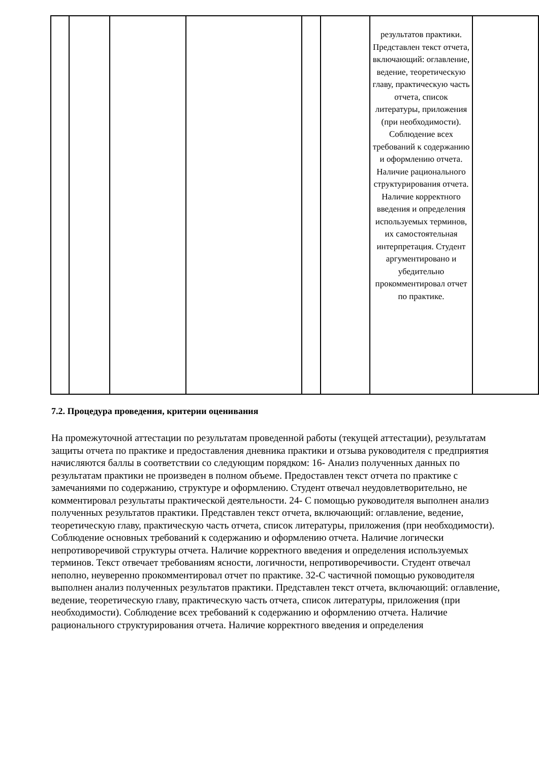| | | | | | | результатов практики. Представлен текст отчета, включающий: оглавление, ведение, теоретическую главу, практическую часть отчета, список литературы, приложения (при необходимости). Соблюдение всех требований к содержанию и оформлению отчета. Наличие рационального структурирования отчета. Наличие корректного введения и определения используемых терминов, их самостоятельная интерпретация. Студент аргументировано и убедительно прокомментировал отчет по практике. | |
7.2. Процедура проведения, критерии оценивания
На промежуточной аттестации по результатам проведенной работы (текущей аттестации), результатам защиты отчета по практике и предоставления дневника практики и отзыва руководителя с предприятия начисляются баллы в соответствии со следующим порядком: 16- Анализ полученных данных по результатам практики не произведен в полном объеме. Предоставлен текст отчета по практике с замечаниями по содержанию, структуре и оформлению. Студент отвечал неудовлетворительно, не комментировал результаты практической деятельности. 24- С помощью руководителя выполнен анализ полученных результатов практики. Представлен текст отчета, включающий: оглавление, ведение, теоретическую главу, практическую часть отчета, список литературы, приложения (при необходимости). Соблюдение основных требований к содержанию и оформлению отчета. Наличие логически непротиворечивой структуры отчета. Наличие корректного введения и определения используемых терминов. Текст отвечает требованиям ясности, логичности, непротиворечивости. Студент отвечал неполно, неуверенно прокомментировал отчет по практике. 32-С частичной помощью руководителя выполнен анализ полученных результатов практики. Представлен текст отчета, включающий: оглавление, ведение, теоретическую главу, практическую часть отчета, список литературы, приложения (при необходимости). Соблюдение всех требований к содержанию и оформлению отчета. Наличие рационального структурирования отчета. Наличие корректного введения и определения